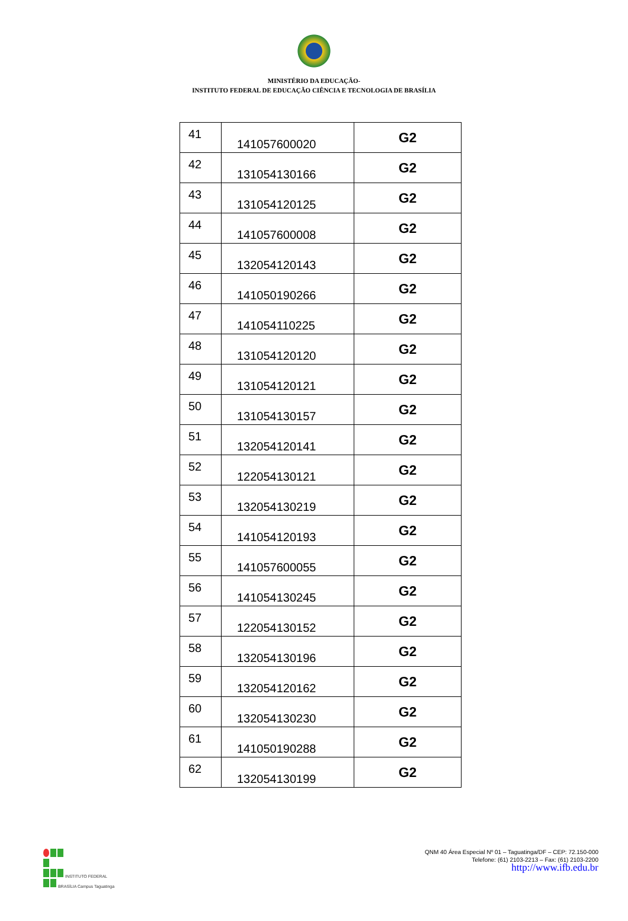MINISTÉRIO DA EDUCAÇÃO-
INSTITUTO FEDERAL DE EDUCAÇÃO CIÊNCIA E TECNOLOGIA DE BRASÍLIA
| 41 | 141057600020 | G2 |
| 42 | 131054130166 | G2 |
| 43 | 131054120125 | G2 |
| 44 | 141057600008 | G2 |
| 45 | 132054120143 | G2 |
| 46 | 141050190266 | G2 |
| 47 | 141054110225 | G2 |
| 48 | 131054120120 | G2 |
| 49 | 131054120121 | G2 |
| 50 | 131054130157 | G2 |
| 51 | 132054120141 | G2 |
| 52 | 122054130121 | G2 |
| 53 | 132054130219 | G2 |
| 54 | 141054120193 | G2 |
| 55 | 141057600055 | G2 |
| 56 | 141054130245 | G2 |
| 57 | 122054130152 | G2 |
| 58 | 132054130196 | G2 |
| 59 | 132054120162 | G2 |
| 60 | 132054130230 | G2 |
| 61 | 141050190288 | G2 |
| 62 | 132054130199 | G2 |
INSTITUTO FEDERAL
BRASÍLIA Campus Taguatinga
QNM 40 Área Especial Nº 01 – Taguatinga/DF – CEP: 72.150-000
Telefone: (61) 2103-2213 – Fax: (61) 2103-2200
http://www.ifb.edu.br